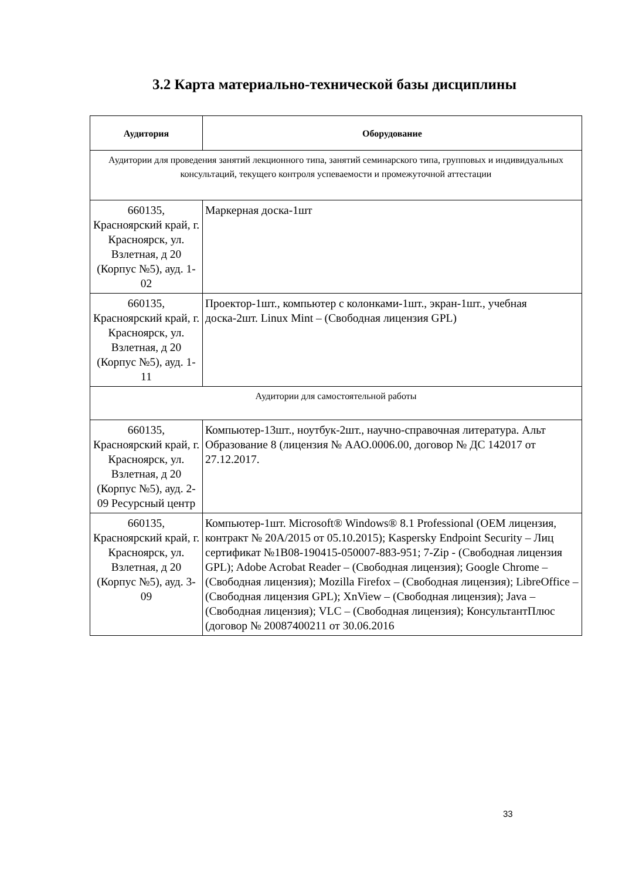3.2 Карта материально-технической базы дисциплины
| Аудитория | Оборудование |
| --- | --- |
| Аудитории для проведения занятий лекционного типа, занятий семинарского типа, групповых и индивидуальных консультаций, текущего контроля успеваемости и промежуточной аттестации | |
| 660135, Красноярский край, г. Красноярск, ул. Взлетная, д 20 (Корпус №5), ауд. 1-02 | Маркерная доска-1шт |
| 660135, Красноярский край, г. Красноярск, ул. Взлетная, д 20 (Корпус №5), ауд. 1-11 | Проектор-1шт., компьютер с колонками-1шт., экран-1шт., учебная доска-2шт. Linux Mint – (Свободная лицензия GPL) |
| Аудитории для самостоятельной работы | |
| 660135, Красноярский край, г. Красноярск, ул. Взлетная, д 20 (Корпус №5), ауд. 2-09 Ресурсный центр | Компьютер-13шт., ноутбук-2шт., научно-справочная литература. Альт Образование 8 (лицензия № ААО.0006.00, договор № ДС 142017 от 27.12.2017. |
| 660135, Красноярский край, г. Красноярск, ул. Взлетная, д 20 (Корпус №5), ауд. 3-09 | Компьютер-1шт. Microsoft® Windows® 8.1 Professional (OEM лицензия, контракт № 20А/2015 от 05.10.2015); Kaspersky Endpoint Security – Лиц сертификат №1B08-190415-050007-883-951; 7-Zip - (Свободная лицензия GPL); Adobe Acrobat Reader – (Свободная лицензия); Google Chrome – (Свободная лицензия); Mozilla Firefox – (Свободная лицензия); LibreOffice – (Свободная лицензия GPL); XnView – (Свободная лицензия); Java – (Свободная лицензия); VLC – (Свободная лицензия); КонсультантПлюс (договор № 20087400211 от 30.06.2016 |
33